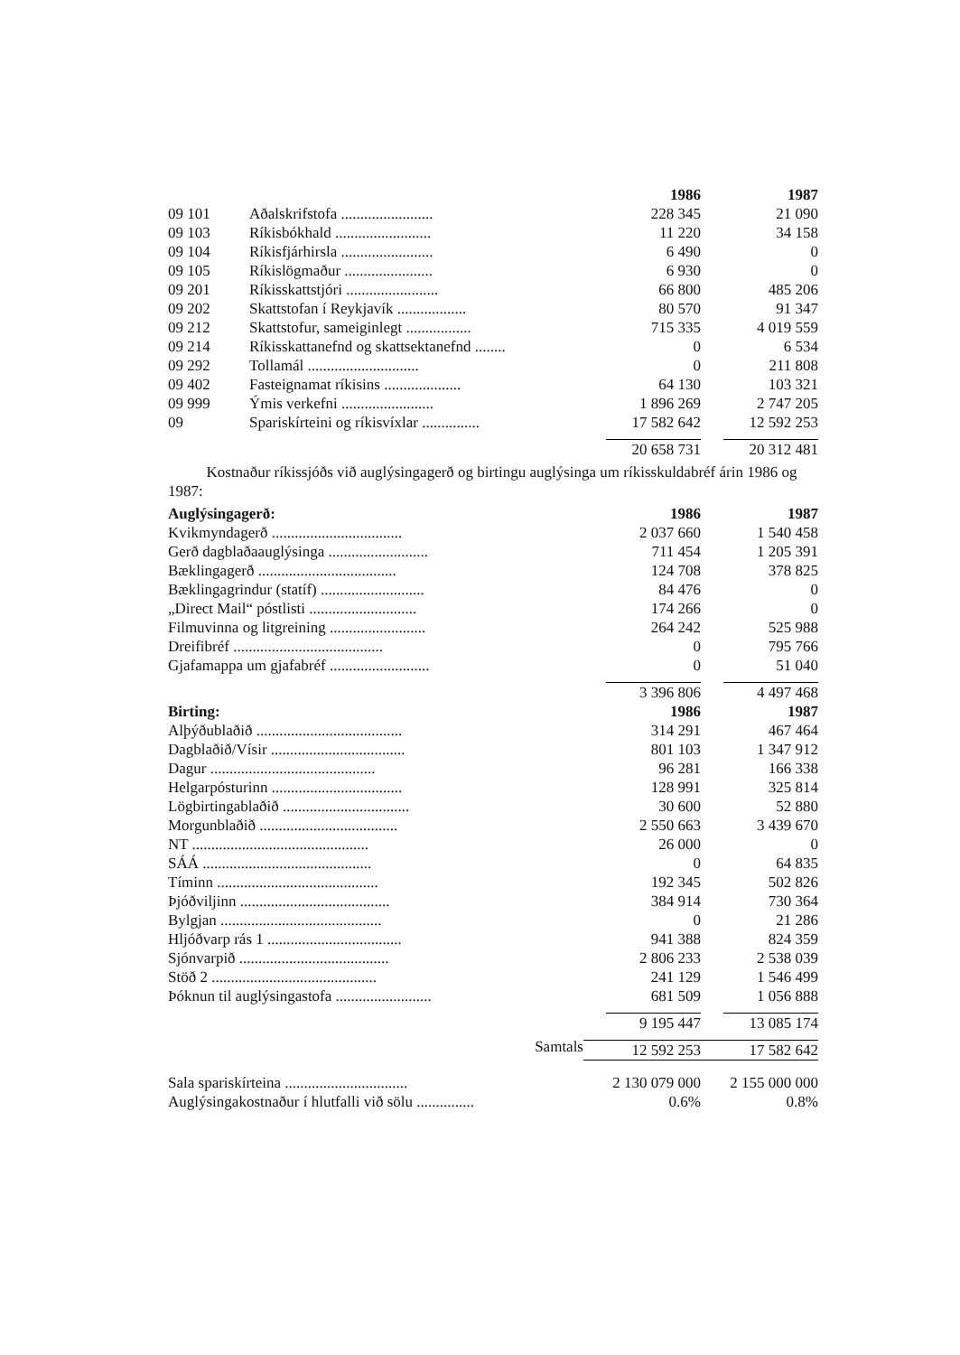| | | 1986 | 1987 |
| 09 101 | Aðalskrifstofa ........................ | 228 345 | 21 090 |
| 09 103 | Ríkisbókhald ......................... | 11 220 | 34 158 |
| 09 104 | Ríkisfjárhirsla ........................ | 6 490 | 0 |
| 09 105 | Ríkislögmaður ....................... | 6 930 | 0 |
| 09 201 | Ríkisskattstjóri ........................ | 66 800 | 485 206 |
| 09 202 | Skattstofan í Reykjavík .................. | 80 570 | 91 347 |
| 09 212 | Skattstofur, sameiginlegt ................. | 715 335 | 4 019 559 |
| 09 214 | Ríkisskattanefnd og skattsektanefnd ........ | 0 | 6 534 |
| 09 292 | Tollamál ............................. | 0 | 211 808 |
| 09 402 | Fasteignamat ríkisins .................... | 64 130 | 103 321 |
| 09 999 | Ýmis verkefni ........................ | 1 896 269 | 2 747 205 |
| 09 | Spariskírteini og ríkisvíxlar ............... | 17 582 642 | 12 592 253 |
| | | 20 658 731 | 20 312 481 |
Kostnaður ríkissjóðs við auglýsingagerð og birtingu auglýsinga um ríkisskuldabréf árin 1986 og 1987:
| Auglýsingagerð: | 1986 | 1987 |
| --- | --- | --- |
| Kvikmyndagerð .................................. | 2 037 660 | 1 540 458 |
| Gerð dagblaðaauglýsinga .......................... | 711 454 | 1 205 391 |
| Bæklingagerð .................................... | 124 708 | 378 825 |
| Bæklingagrindur (statíf) ........................... | 84 476 | 0 |
| „Direct Mail“ póstlisti ............................ | 174 266 | 0 |
| Filmuvinna og litgreining ......................... | 264 242 | 525 988 |
| Dreifibréf ....................................... | 0 | 795 766 |
| Gjafamappa um gjafabréf .......................... | 0 | 51 040 |
| | 3 396 806 | 4 497 468 |
| Birting: | 1986 | 1987 |
| Alþýðublaðið ...................................... | 314 291 | 467 464 |
| Dagblaðið/Vísir ................................... | 801 103 | 1 347 912 |
| Dagur ........................................... | 96 281 | 166 338 |
| Helgarpósturinn .................................. | 128 991 | 325 814 |
| Lögbirtingablaðið ................................. | 30 600 | 52 880 |
| Morgunblaðið .................................... | 2 550 663 | 3 439 670 |
| NT .............................................. | 26 000 | 0 |
| SÁÁ ............................................ | 0 | 64 835 |
| Tíminn .......................................... | 192 345 | 502 826 |
| Þjóðviljinn ....................................... | 384 914 | 730 364 |
| Bylgjan .......................................... | 0 | 21 286 |
| Hljóðvarp rás 1 ................................... | 941 388 | 824 359 |
| Sjónvarpið ....................................... | 2 806 233 | 2 538 039 |
| Stöð 2 ........................................... | 241 129 | 1 546 499 |
| Þóknun til auglýsingastofa ......................... | 681 509 | 1 056 888 |
| | 9 195 447 | 13 085 174 |
| Samtals | 12 592 253 | 17 582 642 |
| Sala spariskírteina ................................ | 2 130 079 000 | 2 155 000 000 |
| Auglýsingakostnaður í hlutfalli við sölu ............... | 0.6% | 0.8% |